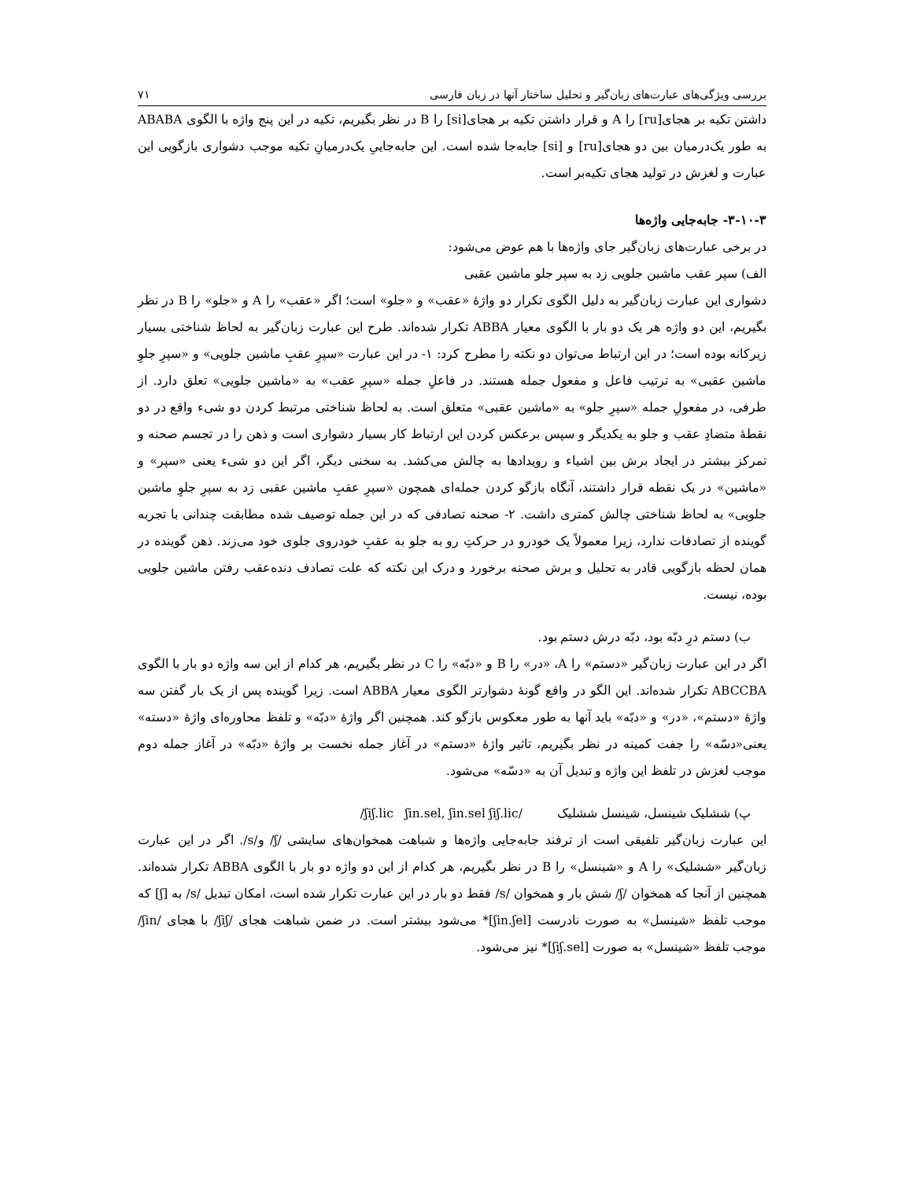بررسی ویژگی‌های عبارت‌های زبان‌گیر و تحلیل ساختار آنها در زبان فارسی ۷۱
داشتن تکیه بر هجای[ru] را A و قرار داشتن تکیه بر هجای[si] را B در نظر بگیریم، تکیه در این پنج واژه با الگوی ABABA به طور یک‌درمیان بین دو هجای[ru] و [si] جابه‌جا شده است. این جابه‌جاییِ یک‌درمیانِ تکیه موجب دشواری بازگویی این عبارت و لغزش در تولید هجای تکیه‌بر است.
۳-۱۰-۳- جابه‌جایی واژه‌ها
در برخی عبارت‌های زبان‌گیر جای واژه‌ها با هم عوض می‌شود:
الف) سپر عقب ماشین جلویی زد به سپر جلو ماشین عقبی
دشواری این عبارت زبان‌گیر به دلیل الگوی تکرار دو واژهٔ «عقب» و «جلو» است؛ اگر «عقب» را A و «جلو» را B در نظر بگیریم، این دو واژه هر یک دو بار با الگوی معیار ABBA تکرار شده‌اند. طرح این عبارت زبان‌گیر به لحاظ شناختی بسیار زیرکانه بوده است؛ در این ارتباط می‌توان دو نکته را مطرح کرد: ۱- در این عبارت «سپرِ عقبِ ماشین جلویی» و «سپرِ جلوِ ماشین عقبی» به ترتیب فاعل و مفعول جمله هستند. در فاعلِ جمله «سپرِ عقب» به «ماشین جلویی» تعلق دارد. از طرفی، در مفعولِ جمله «سپرِ جلو» به «ماشین عقبی» متعلق است. به لحاظ شناختی مرتبط کردن دو شیء واقع در دو نقطهٔ متضادِ عقب و جلو به یکدیگر و سپس برعکس کردن این ارتباط کار بسیار دشواری است و ذهن را در تجسم صحنه و تمرکز بیشتر در ایجاد برش بین اشیاء و رویدادها به چالش می‌کشد. به سخنی دیگر، اگر این دو شیء یعنی «سپر» و «ماشین» در یک نقطه قرار داشتند، آنگاه بازگو کردن جمله‌ای همچون «سپرِ عقبِ ماشین عقبی زد به سپرِ جلوِ ماشین جلویی» به لحاظ شناختی چالش کمتری داشت. ۲- صحنه تصادفی که در این جمله توصیف شده مطابقت چندانی با تجربه گوینده از تصادفات ندارد، زیرا معمولاً یک خودرو در حرکتِ رو به جلو به عقبِ خودروی جلوی خود می‌زند. ذهن گوینده در همان لحظه بازگویی قادر به تحلیل و برش صحنه برخورد و درک این نکته که علت تصادف دنده‌عقب رفتن ماشین جلویی بوده، نیست.
ب) دستم درِ دبّه بود، دبّه درش دستم بود.
اگر در این عبارت زبان‌گیر «دستم» را A، «در» را B و «دبّه» را C در نظر بگیریم، هر کدام از این سه واژه دو بار با الگوی ABCCBA تکرار شده‌اند. این الگو در واقع گونهٔ دشوارتر الگوی معیار ABBA است. زیرا گوینده پس از یک بار گفتن سه واژهٔ «دستم»، «در» و «دبّه» باید آنها به طور معکوس بازگو کند. همچنین اگر واژهٔ «دبّه» و تلفظ محاوره‌ای واژهٔ «دسته» یعنی«دسّه» را جفت کمینه در نظر بگیریم، تاثیر واژهٔ «دستم» در آغاز جمله نخست بر واژهٔ «دبّه» در آغاز جمله دوم موجب لغزش در تلفظ این واژه و تبدیل آن به «دسّه» می‌شود.
پ) ششلیک شینسل، شینسل ششلیک /ʃiʃ.lic ʃin.sel, ʃin.sel ʃiʃ.lic/
این عبارت زبان‌گیر تلفیقی است از ترفند جابه‌جایی واژه‌ها و شباهت همخوان‌های سایشی /ʃ/ و/s/. اگر در این عبارت زبان‌گیر «ششلیک» را A و «شینسل» را B در نظر بگیریم، هر کدام از این دو واژه دو بار با الگوی ABBA تکرار شده‌اند. همچنین از آنجا که همخوان /ʃ/ شش بار و همخوان /s/ فقط دو بار در این عبارت تکرار شده است، امکان تبدیل /s/ به [ʃ] که موجب تلفظ «شینسل» به صورت نادرست [ʃin.ʃel]* می‌شود بیشتر است. در ضمن شباهت هجای /ʃiʃ/ با هجای /ʃin/ موجب تلفظ «شینسل» به صورت [ʃiʃ.sel]* نیز می‌شود.